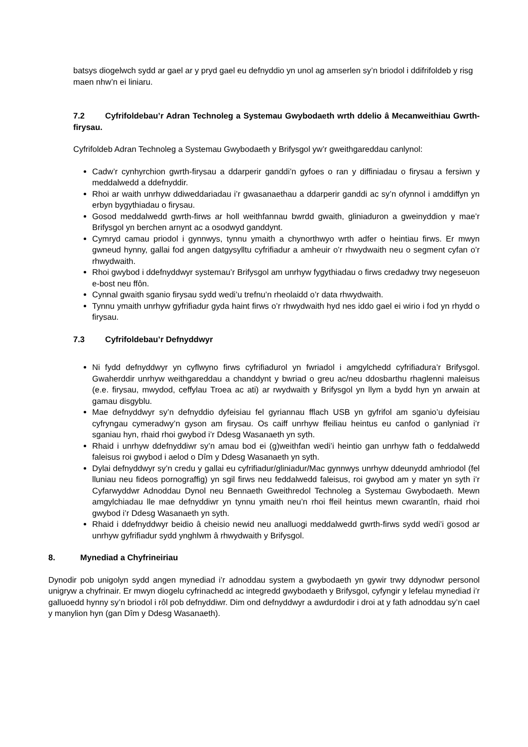batsys diogelwch sydd ar gael ar y pryd gael eu defnyddio yn unol ag amserlen sy’n briodol i ddifrifoldeb y risg maen nhw’n ei liniaru.
7.2 Cyfrifoldebau’r Adran Technoleg a Systemau Gwybodaeth wrth ddelio â Mecanweithiau Gwrth-firysau.
Cyfrifoldeb Adran Technoleg a Systemau Gwybodaeth y Brifysgol yw’r gweithgareddau canlynol:
Cadw’r cynhyrchion gwrth-firysau a ddarperir ganddi’n gyfoes o ran y diffiniadau o firysau a fersiwn y meddalwedd a ddefnyddir.
Rhoi ar waith unrhyw ddiweddariadau i’r gwasanaethau a ddarperir ganddi ac sy’n ofynnol i amddiffyn yn erbyn bygythiadau o firysau.
Gosod meddalwedd gwrth-firws ar holl weithfannau bwrdd gwaith, gliniaduron a gweinyddion y mae’r Brifysgol yn berchen arnynt ac a osodwyd ganddynt.
Cymryd camau priodol i gynnwys, tynnu ymaith a chynorthwyo wrth adfer o heintiau firws. Er mwyn gwneud hynny, gallai fod angen datgysylltu cyfrifiadur a amheuir o’r rhwydwaith neu o segment cyfan o’r rhwydwaith.
Rhoi gwybod i ddefnyddwyr systemau’r Brifysgol am unrhyw fygythiadau o firws credadwy trwy negeseuon e-bost neu ffôn.
Cynnal gwaith sganio firysau sydd wedi’u trefnu’n rheolaidd o’r data rhwydwaith.
Tynnu ymaith unrhyw gyfrifiadur gyda haint firws o’r rhwydwaith hyd nes iddo gael ei wirio i fod yn rhydd o firysau.
7.3 Cyfrifoldebau’r Defnyddwyr
Ni fydd defnyddwyr yn cyflwyno firws cyfrifiadurol yn fwriadol i amgylchedd cyfrifiadura’r Brifysgol. Gwaherddir unrhyw weithgareddau a chanddynt y bwriad o greu ac/neu ddosbarthu rhaglenni maleisus (e.e. firysau, mwydod, ceffylau Troea ac ati) ar rwydwaith y Brifysgol yn llym a bydd hyn yn arwain at gamau disgyblu.
Mae defnyddwyr sy’n defnyddio dyfeisiau fel gyriannau fflach USB yn gyfrifol am sganio’u dyfeisiau cyfryngau cymeradwy’n gyson am firysau. Os caiff unrhyw ffeiliau heintus eu canfod o ganlyniad i’r sganiau hyn, rhaid rhoi gwybod i’r Ddesg Wasanaeth yn syth.
Rhaid i unrhyw ddefnyddiwr sy’n amau bod ei (g)weithfan wedi’i heintio gan unrhyw fath o feddalwedd faleisus roi gwybod i aelod o Dîm y Ddesg Wasanaeth yn syth.
Dylai defnyddwyr sy’n credu y gallai eu cyfrifiadur/gliniadur/Mac gynnwys unrhyw ddeunydd amhriodol (fel lluniau neu fideos pornograffig) yn sgil firws neu feddalwedd faleisus, roi gwybod am y mater yn syth i’r Cyfarwyddwr Adnoddau Dynol neu Bennaeth Gweithredol Technoleg a Systemau Gwybodaeth. Mewn amgylchiadau lle mae defnyddiwr yn tynnu ymaith neu’n rhoi ffeil heintus mewn cwarantîn, rhaid rhoi gwybod i’r Ddesg Wasanaeth yn syth.
Rhaid i ddefnyddwyr beidio â cheisio newid neu analluogi meddalwedd gwrth-firws sydd wedi’i gosod ar unrhyw gyfrifiadur sydd ynghlwm â rhwydwaith y Brifysgol.
8. Mynediad a Chyfrineiriau
Dynodir pob unigolyn sydd angen mynediad i’r adnoddau system a gwybodaeth yn gywir trwy ddynodwr personol unigryw a chyfrinair. Er mwyn diogelu cyfrinachedd ac integredd gwybodaeth y Brifysgol, cyfyngir y lefelau mynediad i’r galluoedd hynny sy’n briodol i rôl pob defnyddiwr. Dim ond defnyddwyr a awdurdodir i droi at y fath adnoddau sy’n cael y manylion hyn (gan Dîm y Ddesg Wasanaeth).